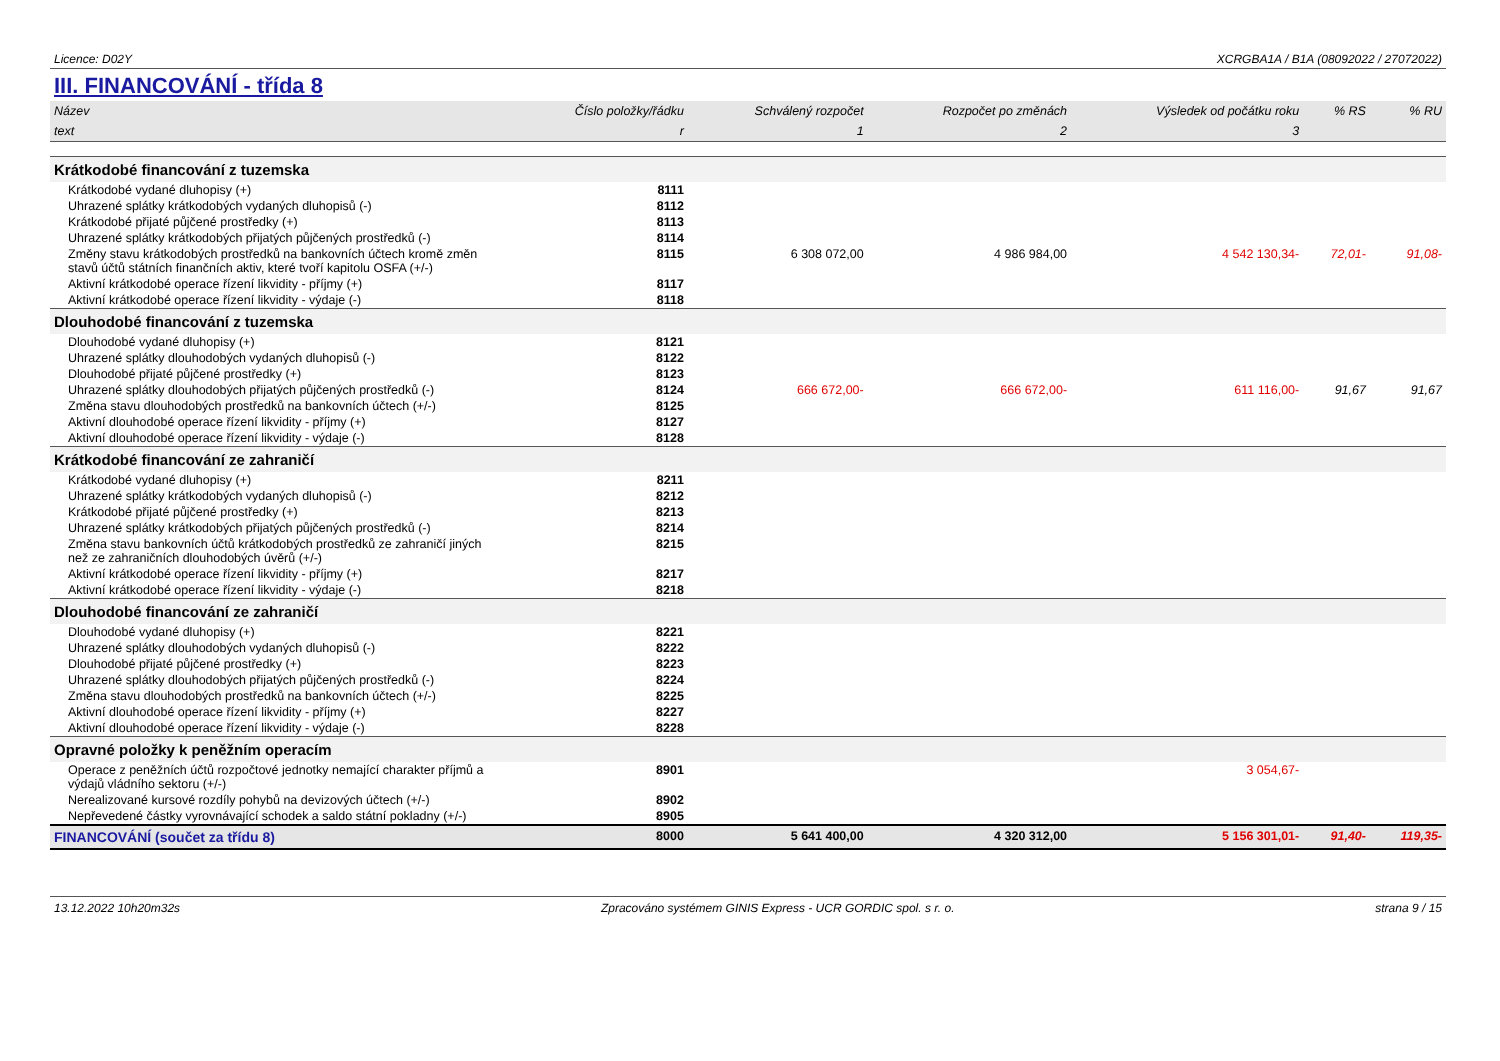Licence: D02Y XCRGBA1A / B1A (08092022 / 27072022)
III. FINANCOVÁNÍ - třída 8
| Název | Číslo položky/řádku | Schválený rozpočet | Rozpočet po změnách | Výsledek od počátku roku | % RS | % RU |
| --- | --- | --- | --- | --- | --- | --- |
| text | r | 1 | 2 | 3 | | |
| Krátkodobé financování z tuzemska | | | | | | |
| Krátkodobé vydané dluhopisy (+) | 8111 | | | | | |
| Uhrazené splátky krátkodobých vydaných dluhopisů (-) | 8112 | | | | | |
| Krátkodobé přijaté půjčené prostředky (+) | 8113 | | | | | |
| Uhrazené splátky krátkodobých přijatých půjčených prostředků (-) | 8114 | | | | | |
| Změny stavu krátkodobých prostředků na bankovních účtech kromě změn stavů účtů státních finančních aktiv, které tvoří kapitolu OSFA (+/-) | 8115 | 6 308 072,00 | 4 986 984,00 | 4 542 130,34- | 72,01- | 91,08- |
| Aktivní krátkodobé operace řízení likvidity - příjmy (+) | 8117 | | | | | |
| Aktivní krátkodobé operace řízení likvidity - výdaje (-) | 8118 | | | | | |
| Dlouhodobé financování z tuzemska | | | | | | |
| Dlouhodobé vydané dluhopisy (+) | 8121 | | | | | |
| Uhrazené splátky dlouhodobých vydaných dluhopisů (-) | 8122 | | | | | |
| Dlouhodobé přijaté půjčené prostředky (+) | 8123 | | | | | |
| Uhrazené splátky dlouhodobých přijatých půjčených prostředků (-) | 8124 | 666 672,00- | 666 672,00- | 611 116,00- | 91,67 | 91,67 |
| Změna stavu dlouhodobých prostředků na bankovních účtech (+/-) | 8125 | | | | | |
| Aktivní dlouhodobé operace řízení likvidity - příjmy (+) | 8127 | | | | | |
| Aktivní dlouhodobé operace řízení likvidity - výdaje (-) | 8128 | | | | | |
| Krátkodobé financování ze zahraničí | | | | | | |
| Krátkodobé vydané dluhopisy (+) | 8211 | | | | | |
| Uhrazené splátky krátkodobých vydaných dluhopisů (-) | 8212 | | | | | |
| Krátkodobé přijaté půjčené prostředky (+) | 8213 | | | | | |
| Uhrazené splátky krátkodobých přijatých půjčených prostředků (-) | 8214 | | | | | |
| Změna stavu bankovních účtů krátkodobých prostředků ze zahraničí jiných než ze zahraničních dlouhodobých úvěrů (+/-) | 8215 | | | | | |
| Aktivní krátkodobé operace řízení likvidity - příjmy (+) | 8217 | | | | | |
| Aktivní krátkodobé operace řízení likvidity - výdaje (-) | 8218 | | | | | |
| Dlouhodobé financování ze zahraničí | | | | | | |
| Dlouhodobé vydané dluhopisy (+) | 8221 | | | | | |
| Uhrazené splátky dlouhodobých vydaných dluhopisů (-) | 8222 | | | | | |
| Dlouhodobé přijaté půjčené prostředky (+) | 8223 | | | | | |
| Uhrazené splátky dlouhodobých přijatých půjčených prostředků (-) | 8224 | | | | | |
| Změna stavu dlouhodobých prostředků na bankovních účtech (+/-) | 8225 | | | | | |
| Aktivní dlouhodobé operace řízení likvidity - příjmy (+) | 8227 | | | | | |
| Aktivní dlouhodobé operace řízení likvidity - výdaje (-) | 8228 | | | | | |
| Opravné položky k peněžním operacím | | | | | | |
| Operace z peněžních účtů rozpočtové jednotky nemající charakter příjmů a výdajů vládního sektoru (+/-) | 8901 | | | 3 054,67- | | |
| Nerealizované kursové rozdíly pohybů na devizových účtech (+/-) | 8902 | | | | | |
| Nepřevedené částky vyrovnávající schodek a saldo státní pokladny (+/-) | 8905 | | | | | |
| FINANCOVÁNÍ (součet za třídu 8) | 8000 | 5 641 400,00 | 4 320 312,00 | 5 156 301,01- | 91,40- | 119,35- |
13.12.2022 10h20m32s Zpracováno systémem GINIS Express - UCR GORDIC spol. s r. o. strana 9 / 15